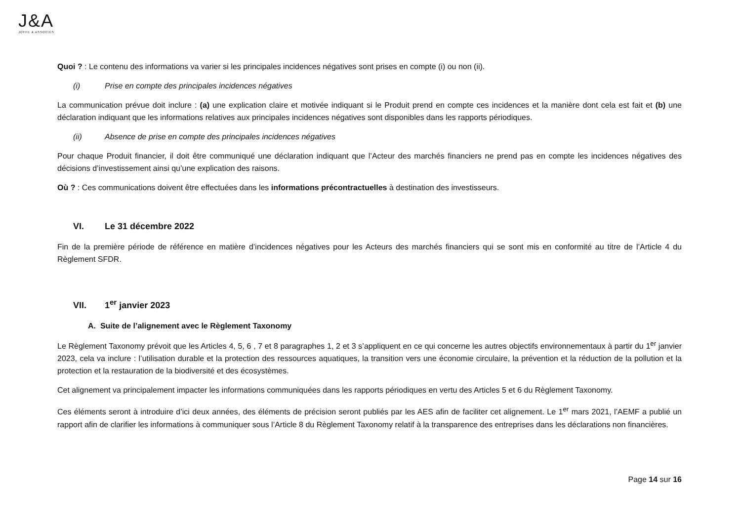J&A
JOFFE & ASSOCIÉS
Quoi ? : Le contenu des informations va varier si les principales incidences négatives sont prises en compte (i) ou non (ii).
(i) Prise en compte des principales incidences négatives
La communication prévue doit inclure : (a) une explication claire et motivée indiquant si le Produit prend en compte ces incidences et la manière dont cela est fait et (b) une déclaration indiquant que les informations relatives aux principales incidences négatives sont disponibles dans les rapports périodiques.
(ii) Absence de prise en compte des principales incidences négatives
Pour chaque Produit financier, il doit être communiqué une déclaration indiquant que l’Acteur des marchés financiers ne prend pas en compte les incidences négatives des décisions d’investissement ainsi qu’une explication des raisons.
Où ? : Ces communications doivent être effectuées dans les informations précontractuelles à destination des investisseurs.
VI. Le 31 décembre 2022
Fin de la première période de référence en matière d’incidences négatives pour les Acteurs des marchés financiers qui se sont mis en conformité au titre de l’Article 4 du Règlement SFDR.
VII. 1<sup>er</sup> janvier 2023
A. Suite de l’alignement avec le Règlement Taxonomy
Le Règlement Taxonomy prévoit que les Articles 4, 5, 6 , 7 et 8 paragraphes 1, 2 et 3 s’appliquent en ce qui concerne les autres objectifs environnementaux à partir du 1<sup>er</sup> janvier 2023, cela va inclure : l’utilisation durable et la protection des ressources aquatiques, la transition vers une économie circulaire, la prévention et la réduction de la pollution et la protection et la restauration de la biodiversité et des écosystèmes.
Cet alignement va principalement impacter les informations communiquées dans les rapports périodiques en vertu des Articles 5 et 6 du Règlement Taxonomy.
Ces éléments seront à introduire d’ici deux années, des éléments de précision seront publiés par les AES afin de faciliter cet alignement. Le 1<sup>er</sup> mars 2021, l’AEMF a publié un rapport afin de clarifier les informations à communiquer sous l’Article 8 du Règlement Taxonomy relatif à la transparence des entreprises dans les déclarations non financières.
Page 14 sur 16